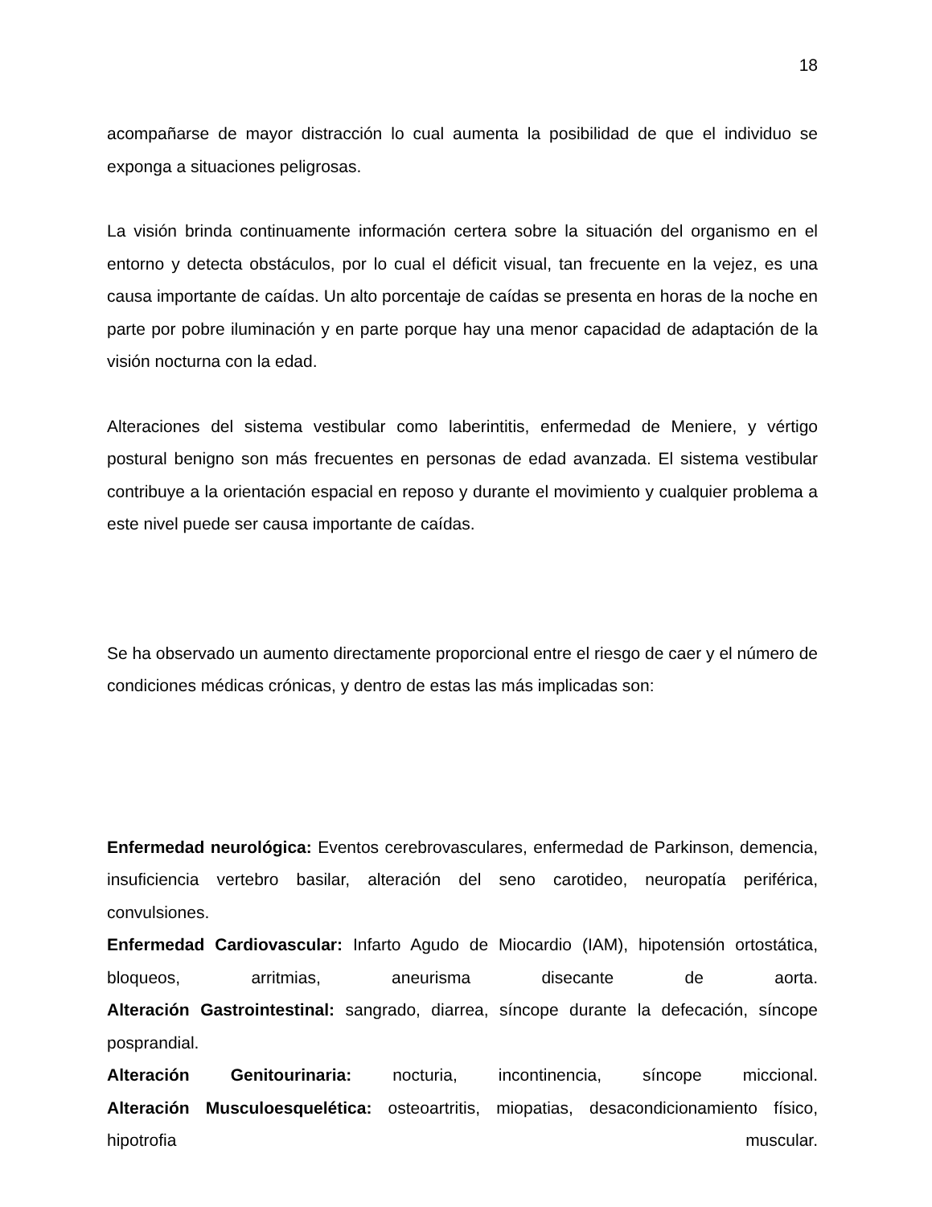18
acompañarse de mayor distracción lo cual aumenta la posibilidad de que el individuo se exponga a situaciones peligrosas.
La visión brinda continuamente información certera sobre la situación del organismo en el entorno y detecta obstáculos, por lo cual el déficit visual, tan frecuente en la vejez, es una causa importante de caídas. Un alto porcentaje de caídas se presenta en horas de la noche en parte por pobre iluminación y en parte porque hay una menor capacidad de adaptación de la visión nocturna con la edad.
Alteraciones del sistema vestibular como laberintitis, enfermedad de Meniere, y vértigo postural benigno son más frecuentes en personas de edad avanzada. El sistema vestibular contribuye a la orientación espacial en reposo y durante el movimiento y cualquier problema a este nivel puede ser causa importante de caídas.
Se ha observado un aumento directamente proporcional entre el riesgo de caer y el número de condiciones médicas crónicas, y dentro de estas las más implicadas son:
Enfermedad neurológica: Eventos cerebrovasculares, enfermedad de Parkinson, demencia, insuficiencia vertebro basilar, alteración del seno carotideo, neuropatía periférica, convulsiones.
Enfermedad Cardiovascular: Infarto Agudo de Miocardio (IAM), hipotensión ortostática, bloqueos, arritmias, aneurisma disecante de aorta.
Alteración Gastrointestinal: sangrado, diarrea, síncope durante la defecación, síncope posprandial.
Alteración Genitourinaria: nocturia, incontinencia, síncope miccional.
Alteración Musculoesquelética: osteoartritis, miopatias, desacondicionamiento físico, hipotrofia muscular.